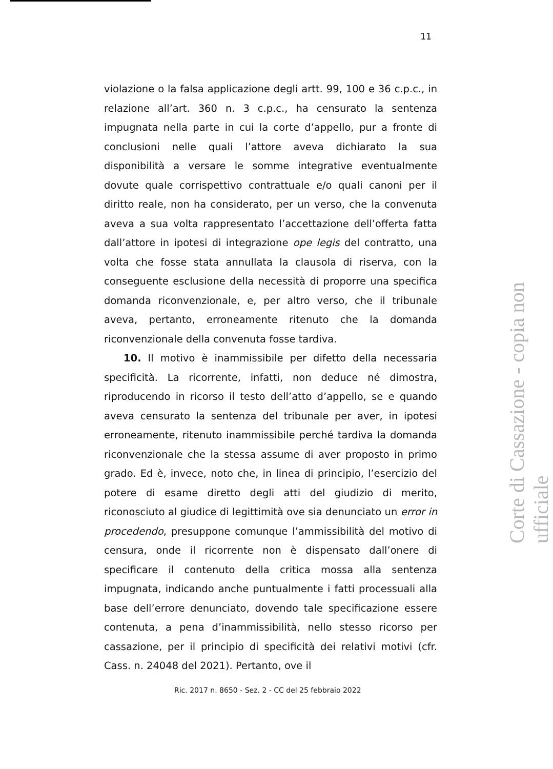11
violazione o la falsa applicazione degli artt. 99, 100 e 36 c.p.c., in relazione all’art. 360 n. 3 c.p.c., ha censurato la sentenza impugnata nella parte in cui la corte d’appello, pur a fronte di conclusioni nelle quali l’attore aveva dichiarato la sua disponibilità a versare le somme integrative eventualmente dovute quale corrispettivo contrattuale e/o quali canoni per il diritto reale, non ha considerato, per un verso, che la convenuta aveva a sua volta rappresentato l’accettazione dell’offerta fatta dall’attore in ipotesi di integrazione ope legis del contratto, una volta che fosse stata annullata la clausola di riserva, con la conseguente esclusione della necessità di proporre una specifica domanda riconvenzionale, e, per altro verso, che il tribunale aveva, pertanto, erroneamente ritenuto che la domanda riconvenzionale della convenuta fosse tardiva.
10. Il motivo è inammissibile per difetto della necessaria specificità. La ricorrente, infatti, non deduce né dimostra, riproducendo in ricorso il testo dell’atto d’appello, se e quando aveva censurato la sentenza del tribunale per aver, in ipotesi erroneamente, ritenuto inammissibile perché tardiva la domanda riconvenzionale che la stessa assume di aver proposto in primo grado. Ed è, invece, noto che, in linea di principio, l’esercizio del potere di esame diretto degli atti del giudizio di merito, riconosciuto al giudice di legittimità ove sia denunciato un error in procedendo, presuppone comunque l’ammissibilità del motivo di censura, onde il ricorrente non è dispensato dall’onere di specificare il contenuto della critica mossa alla sentenza impugnata, indicando anche puntualmente i fatti processuali alla base dell’errore denunciato, dovendo tale specificazione essere contenuta, a pena d’inammissibilità, nello stesso ricorso per cassazione, per il principio di specificità dei relativi motivi (cfr. Cass. n. 24048 del 2021). Pertanto, ove il
Ric. 2017 n. 8650 - Sez. 2 - CC del 25 febbraio 2022
Corte di Cassazione - copia non ufficiale